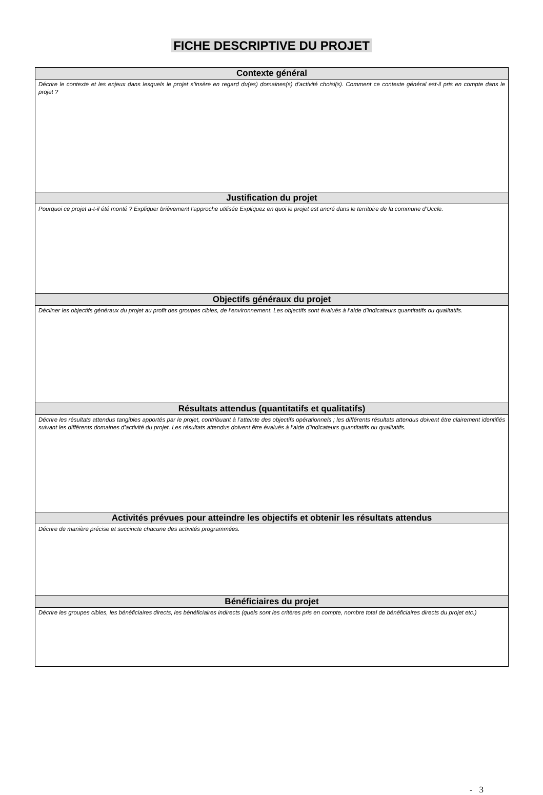FICHE DESCRIPTIVE DU PROJET
| Contexte général |
| --- |
| Décrire le contexte et les enjeux dans lesquels le projet s’insère en regard du(es) domaines(s) d’activité choisi(s). Comment ce contexte général est-il pris en compte dans le projet ? |
| Justification du projet |
| Pourquoi ce projet a-t-il été monté ? Expliquer brièvement l’approche utilisée Expliquez en quoi le projet est ancré dans le territoire de la commune d’Uccle. |
| Objectifs généraux du projet |
| Décliner les objectifs généraux du projet au profit des groupes cibles, de l’environnement. Les objectifs sont évalués à l’aide d’indicateurs quantitatifs ou qualitatifs. |
| Résultats attendus (quantitatifs et qualitatifs) |
| Décrire les résultats attendus tangibles apportés par le projet, contribuant à l’atteinte des objectifs opérationnels ; les différents résultats attendus doivent être clairement identifiés suivant les différents domaines d’activité du projet. Les résultats attendus doivent être évalués à l’aide d’indicateurs quantitatifs ou qualitatifs. |
| Activités prévues pour atteindre les objectifs et obtenir les résultats attendus |
| Décrire de manière précise et succincte chacune des activités programmées. |
| Bénéficiaires du projet |
| Décrire les groupes cibles, les bénéficiaires directs, les bénéficiaires indirects (quels sont les critères pris en compte, nombre total de bénéficiaires directs du projet etc.) |
- 3